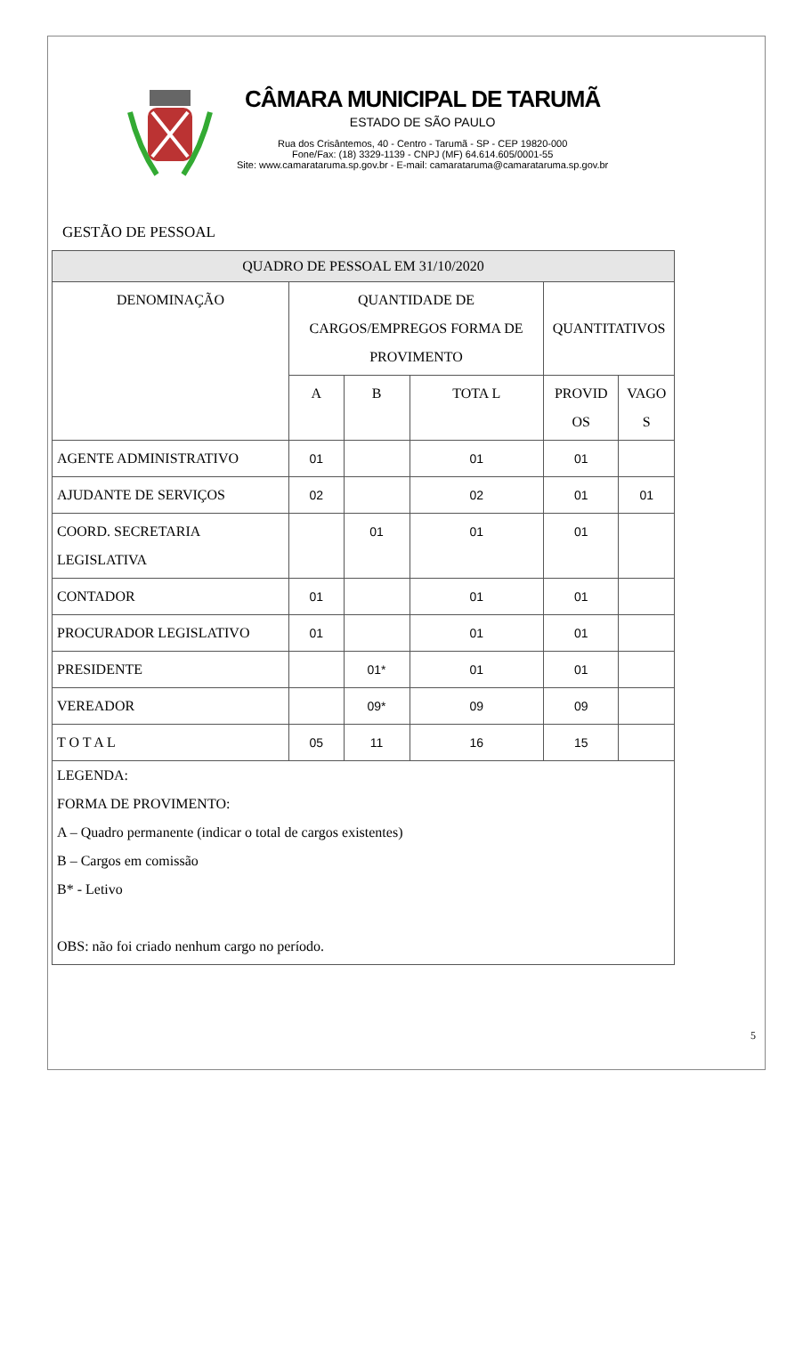CÂMARA MUNICIPAL DE TARUMÃ
ESTADO DE SÃO PAULO
Rua dos Crisântemos, 40 - Centro - Tarumã - SP - CEP 19820-000
Fone/Fax: (18) 3329-1139 - CNPJ (MF) 64.614.605/0001-55
Site: www.camaratarumа.sp.gov.br - E-mail: camaratarumа@camaratarumа.sp.gov.br
GESTÃO DE PESSOAL
| QUADRO DE PESSOAL EM 31/10/2020 | | | | | |
| --- | --- | --- | --- | --- | --- |
| DENOMINAÇÃO | QUANTIDADE DE CARGOS/EMPREGOS FORMA DE PROVIMENTO | | | QUANTITATIVOS | |
| | A | B | TOTA L | PROVID OS | VAGO S |
| AGENTE ADMINISTRATIVO | 01 | | 01 | 01 | |
| AJUDANTE DE SERVIÇOS | 02 | | 02 | 01 | 01 |
| COORD. SECRETARIA LEGISLATIVA | | 01 | 01 | 01 | |
| CONTADOR | 01 | | 01 | 01 | |
| PROCURADOR LEGISLATIVO | 01 | | 01 | 01 | |
| PRESIDENTE | | 01* | 01 | 01 | |
| VEREADOR | | 09* | 09 | 09 | |
| T O T A L | 05 | 11 | 16 | 15 | |
LEGENDA:
FORMA DE PROVIMENTO:
A – Quadro permanente (indicar o total de cargos existentes)
B – Cargos em comissão
B* - Letivo
OBS: não foi criado nenhum cargo no período.
5